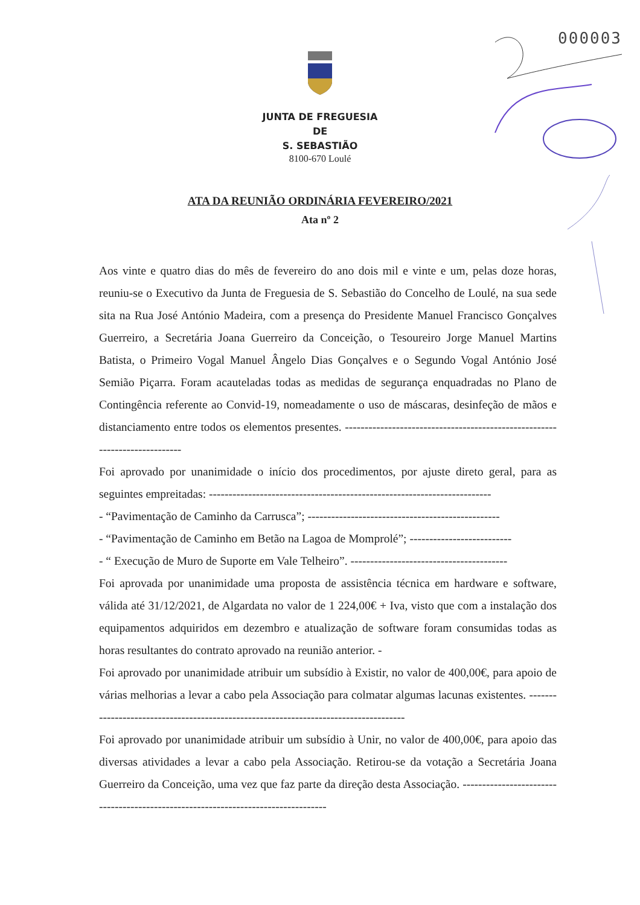000003
JUNTA DE FREGUESIA
DE
S. SEBASTIÃO
8100-670 Loulé
ATA DA REUNIÃO ORDINÁRIA FEVEREIRO/2021
Ata nº 2
Aos vinte e quatro dias do mês de fevereiro do ano dois mil e vinte e um, pelas doze horas, reuniu-se o Executivo da Junta de Freguesia de S. Sebastião do Concelho de Loulé, na sua sede sita na Rua José António Madeira, com a presença do Presidente Manuel Francisco Gonçalves Guerreiro, a Secretária Joana Guerreiro da Conceição, o Tesoureiro Jorge Manuel Martins Batista, o Primeiro Vogal Manuel Ângelo Dias Gonçalves e o Segundo Vogal António José Semião Piçarra. Foram acauteladas todas as medidas de segurança enquadradas no Plano de Contingência referente ao Convid-19, nomeadamente o uso de máscaras, desinfeção de mãos e distanciamento entre todos os elementos presentes. ---------------------------------------------------------------------------
Foi aprovado por unanimidade o início dos procedimentos, por ajuste direto geral, para as seguintes empreitadas: ------------------------------------------------------------------------
- “Pavimentação de Caminho da Carrusca”; -------------------------------------------------
- “Pavimentação de Caminho em Betão na Lagoa de Momprolé”; --------------------------
- “ Execução de Muro de Suporte em Vale Telheiro”. ----------------------------------------
Foi aprovada por unanimidade uma proposta de assistência técnica em hardware e software, válida até 31/12/2021, de Algardata no valor de 1 224,00€ + Iva, visto que com a instalação dos equipamentos adquiridos em dezembro e atualização de software foram consumidas todas as horas resultantes do contrato aprovado na reunião anterior. -
Foi aprovado por unanimidade atribuir um subsídio à Existir, no valor de 400,00€, para apoio de várias melhorias a levar a cabo pela Associação para colmatar algumas lacunas existentes. -------------------------------------------------------------------------------------
Foi aprovado por unanimidade atribuir um subsídio à Unir, no valor de 400,00€, para apoio das diversas atividades a levar a cabo pela Associação. Retirou-se da votação a Secretária Joana Guerreiro da Conceição, uma vez que faz parte da direção desta Associação. ----------------------------------------------------------------------------------